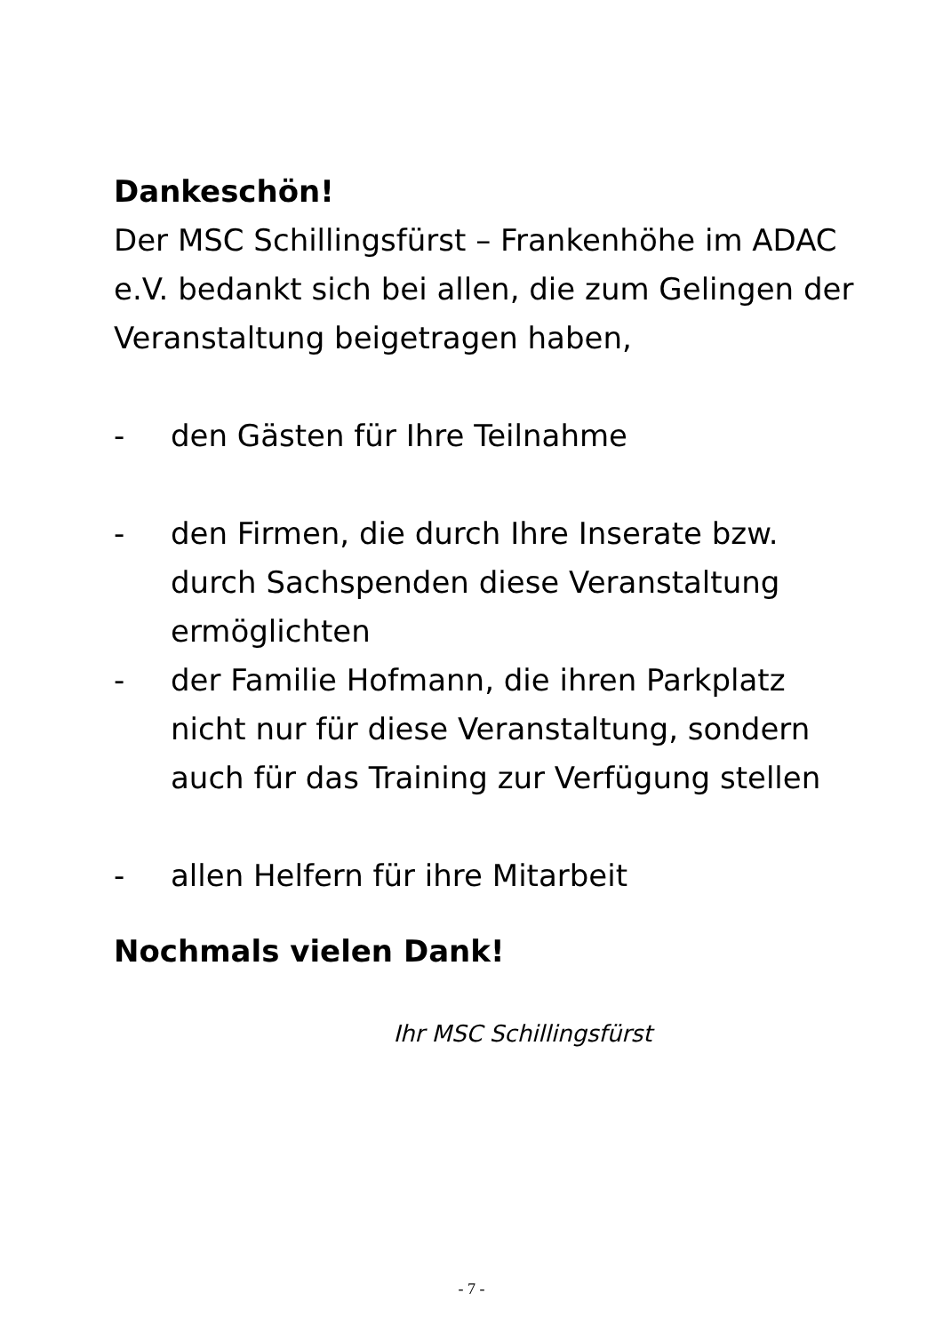Dankeschön!
Der MSC Schillingsfürst – Frankenhöhe im ADAC e.V. bedankt sich bei allen, die zum Gelingen der Veranstaltung beigetragen haben,
- den Gästen für Ihre Teilnahme
- den Firmen, die durch Ihre Inserate bzw. durch Sachspenden diese Veranstaltung ermöglichten
- der Familie Hofmann, die ihren Parkplatz nicht nur für diese Veranstaltung, sondern auch für das Training zur Verfügung stellen
- allen Helfern für ihre Mitarbeit
Nochmals vielen Dank!
Ihr MSC Schillingsfürst
- 7 -